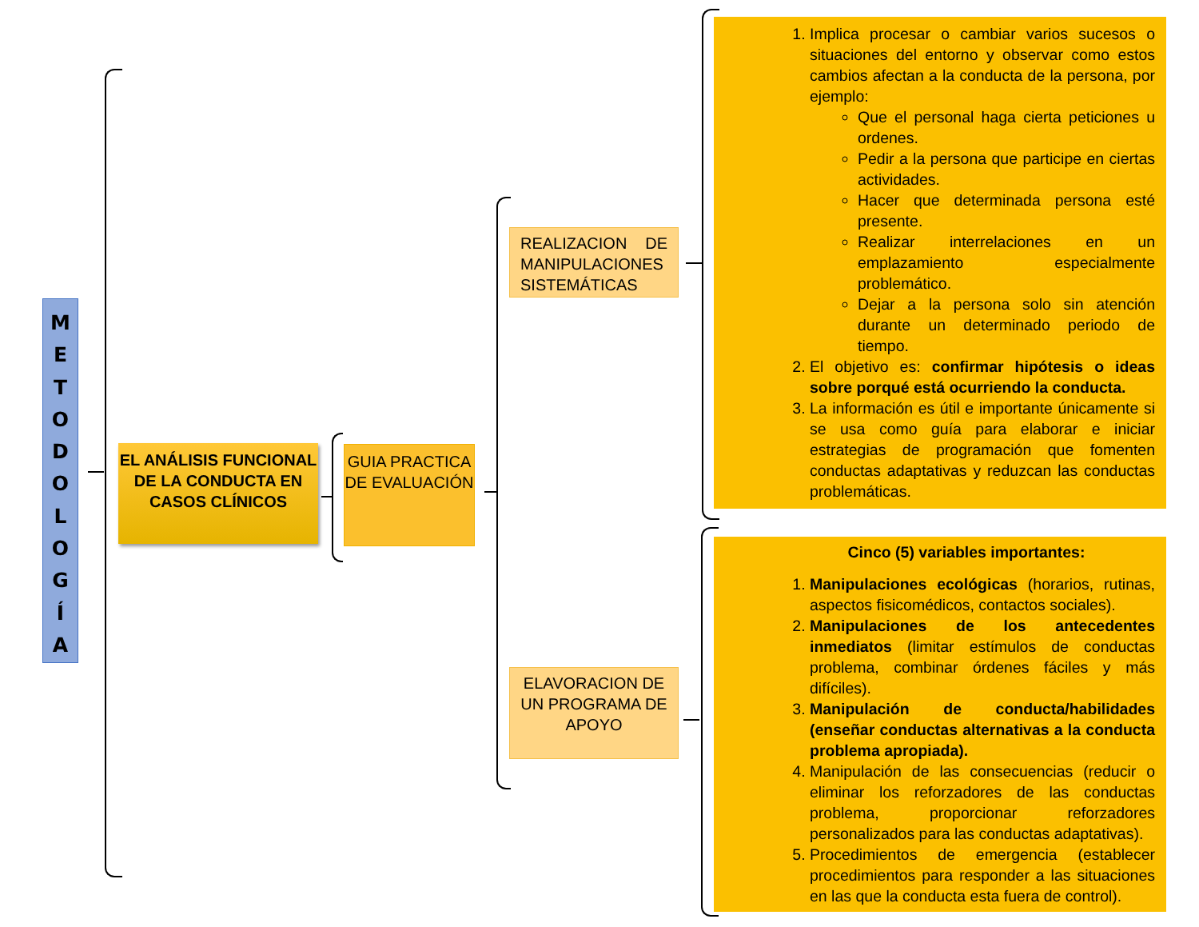M
E
T
O
D
O
L
O
G
Í
A
EL ANÁLISIS FUNCIONAL DE LA CONDUCTA EN CASOS CLÍNICOS
GUIA PRACTICA DE EVALUACIÓN
REALIZACION DE MANIPULACIONES SISTEMÁTICAS
ELAVORACION DE UN PROGRAMA DE APOYO
1. Implica procesar o cambiar varios sucesos o situaciones del entorno y observar como estos cambios afectan a la conducta de la persona, por ejemplo:
Que el personal haga cierta peticiones u ordenes.
Pedir a la persona que participe en ciertas actividades.
Hacer que determinada persona esté presente.
Realizar interrelaciones en un emplazamiento especialmente problemático.
Dejar a la persona solo sin atención durante un determinado periodo de tiempo.
2. El objetivo es: confirmar hipótesis o ideas sobre porqué está ocurriendo la conducta.
3. La información es útil e importante únicamente si se usa como guía para elaborar e iniciar estrategias de programación que fomenten conductas adaptativas y reduzcan las conductas problemáticas.
Cinco (5) variables importantes:
1. Manipulaciones ecológicas (horarios, rutinas, aspectos fisicomédicos, contactos sociales).
2. Manipulaciones de los antecedentes inmediatos (limitar estímulos de conductas problema, combinar órdenes fáciles y más difíciles).
3. Manipulación de conducta/habilidades (enseñar conductas alternativas a la conducta problema apropiada).
4. Manipulación de las consecuencias (reducir o eliminar los reforzadores de las conductas problema, proporcionar reforzadores personalizados para las conductas adaptativas).
5. Procedimientos de emergencia (establecer procedimientos para responder a las situaciones en las que la conducta esta fuera de control).